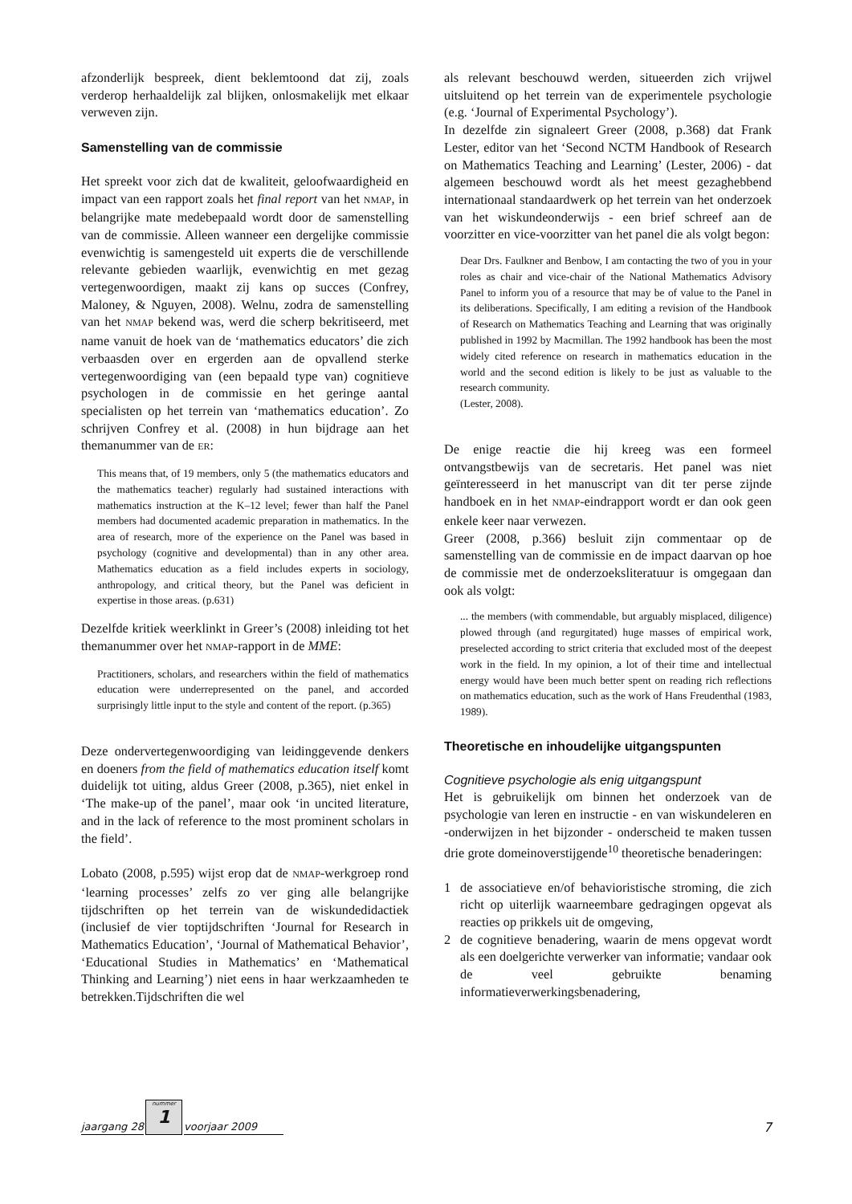afzonderlijk bespreek, dient beklemtoond dat zij, zoals verderop herhaaldelijk zal blijken, onlosmakelijk met elkaar verweven zijn.
Samenstelling van de commissie
Het spreekt voor zich dat de kwaliteit, geloofwaardigheid en impact van een rapport zoals het final report van het NMAP, in belangrijke mate medebepaald wordt door de samenstelling van de commissie. Alleen wanneer een dergelijke commissie evenwichtig is samengesteld uit experts die de verschillende relevante gebieden waarlijk, evenwichtig en met gezag vertegenwoordigen, maakt zij kans op succes (Confrey, Maloney, & Nguyen, 2008). Welnu, zodra de samenstelling van het NMAP bekend was, werd die scherp bekritiseerd, met name vanuit de hoek van de ‘mathematics educators’ die zich verbaasden over en ergerden aan de opvallend sterke vertegenwoordiging van (een bepaald type van) cognitieve psychologen in de commissie en het geringe aantal specialisten op het terrein van ‘mathematics education’. Zo schrijven Confrey et al. (2008) in hun bijdrage aan het themanummer van de ER:
This means that, of 19 members, only 5 (the mathematics educators and the mathematics teacher) regularly had sustained interactions with mathematics instruction at the K–12 level; fewer than half the Panel members had documented academic preparation in mathematics. In the area of research, more of the experience on the Panel was based in psychology (cognitive and developmental) than in any other area. Mathematics education as a field includes experts in sociology, anthropology, and critical theory, but the Panel was deficient in expertise in those areas. (p.631)
Dezelfde kritiek weerklinkt in Greer’s (2008) inleiding tot het themanummer over het NMAP-rapport in de MME:
Practitioners, scholars, and researchers within the field of mathematics education were underrepresented on the panel, and accorded surprisingly little input to the style and content of the report. (p.365)
Deze ondervertegenwoordiging van leidinggevende denkers en doeners from the field of mathematics education itself komt duidelijk tot uiting, aldus Greer (2008, p.365), niet enkel in ‘The make-up of the panel’, maar ook ‘in uncited literature, and in the lack of reference to the most prominent scholars in the field’.
Lobato (2008, p.595) wijst erop dat de NMAP-werkgroep rond ‘learning processes’ zelfs zo ver ging alle belangrijke tijdschriften op het terrein van de wiskundedidactiek (inclusief de vier toptijdschriften ‘Journal for Research in Mathematics Education’, ‘Journal of Mathematical Behavior’, ‘Educational Studies in Mathematics’ en ‘Mathematical Thinking and Learning’) niet eens in haar werkzaamheden te betrekken.Tijdschriften die wel
als relevant beschouwd werden, situeerden zich vrijwel uitsluitend op het terrein van de experimentele psychologie (e.g. ‘Journal of Experimental Psychology’).
In dezelfde zin signaleert Greer (2008, p.368) dat Frank Lester, editor van het ‘Second NCTM Handbook of Research on Mathematics Teaching and Learning’ (Lester, 2006) - dat algemeen beschouwd wordt als het meest gezaghebbend internationaal standaardwerk op het terrein van het onderzoek van het wiskundeonderwijs - een brief schreef aan de voorzitter en vice-voorzitter van het panel die als volgt begon:
Dear Drs. Faulkner and Benbow, I am contacting the two of you in your roles as chair and vice-chair of the National Mathematics Advisory Panel to inform you of a resource that may be of value to the Panel in its deliberations. Specifically, I am editing a revision of the Handbook of Research on Mathematics Teaching and Learning that was originally published in 1992 by Macmillan. The 1992 handbook has been the most widely cited reference on research in mathematics education in the world and the second edition is likely to be just as valuable to the research community.
(Lester, 2008).
De enige reactie die hij kreeg was een formeel ontvangstbewijs van de secretaris. Het panel was niet geïnteresseerd in het manuscript van dit ter perse zijnde handboek en in het NMAP-eindrapport wordt er dan ook geen enkele keer naar verwezen.
Greer (2008, p.366) besluit zijn commentaar op de samenstelling van de commissie en de impact daarvan op hoe de commissie met de onderzoeksliteratuur is omgegaan dan ook als volgt:
... the members (with commendable, but arguably misplaced, diligence) plowed through (and regurgitated) huge masses of empirical work, preselected according to strict criteria that excluded most of the deepest work in the field. In my opinion, a lot of their time and intellectual energy would have been much better spent on reading rich reflections on mathematics education, such as the work of Hans Freudenthal (1983, 1989).
Theoretische en inhoudelijke uitgangspunten
Cognitieve psychologie als enig uitgangspunt
Het is gebruikelijk om binnen het onderzoek van de psychologie van leren en instructie - en van wiskundeleren en -onderwijzen in het bijzonder - onderscheid te maken tussen drie grote domeinoverstijgende<sup>10</sup> theoretische benaderingen:
1 de associatieve en/of behavioristische stroming, die zich richt op uiterlijk waarneembare gedragingen opgevat als reacties op prikkels uit de omgeving,
2 de cognitieve benadering, waarin de mens opgevat wordt als een doelgerichte verwerker van informatie; vandaar ook de veel gebruikte benaming informatieverwerkingsbenadering,
jaargang 28
nummer
1
voorjaar 2009 7